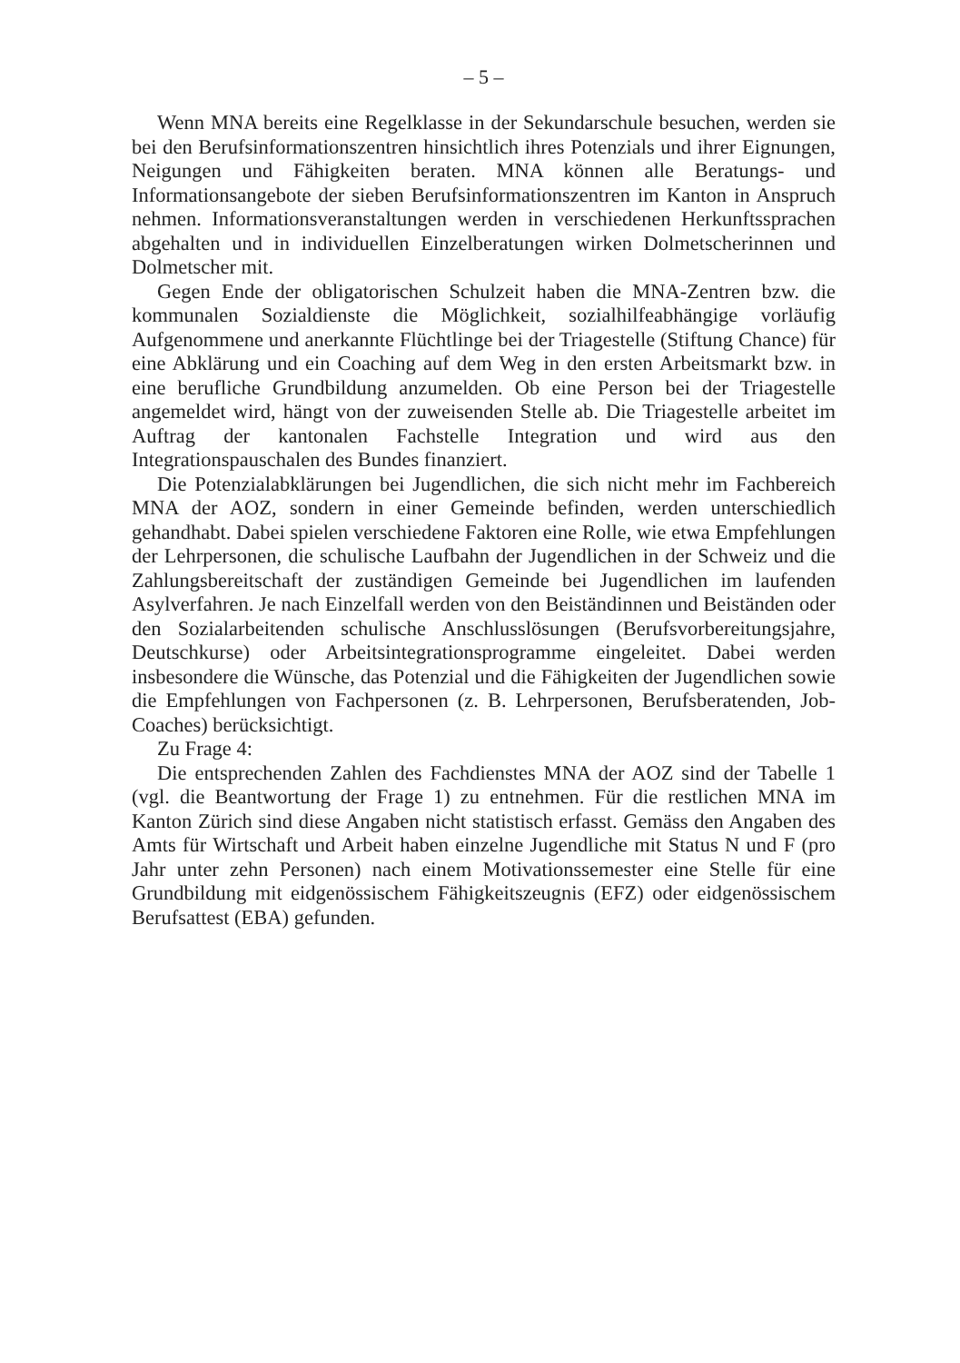– 5 –
Wenn MNA bereits eine Regelklasse in der Sekundarschule besuchen, werden sie bei den Berufsinformationszentren hinsichtlich ihres Potenzials und ihrer Eignungen, Neigungen und Fähigkeiten beraten. MNA können alle Beratungs- und Informationsangebote der sieben Berufsinformationszentren im Kanton in Anspruch nehmen. Informationsveranstaltungen werden in verschiedenen Herkunftssprachen abgehalten und in individuellen Einzelberatungen wirken Dolmetscherinnen und Dolmetscher mit.
Gegen Ende der obligatorischen Schulzeit haben die MNA-Zentren bzw. die kommunalen Sozialdienste die Möglichkeit, sozialhilfeabhängige vorläufig Aufgenommene und anerkannte Flüchtlinge bei der Triagestelle (Stiftung Chance) für eine Abklärung und ein Coaching auf dem Weg in den ersten Arbeitsmarkt bzw. in eine berufliche Grundbildung anzumelden. Ob eine Person bei der Triagestelle angemeldet wird, hängt von der zuweisenden Stelle ab. Die Triagestelle arbeitet im Auftrag der kantonalen Fachstelle Integration und wird aus den Integrationspauschalen des Bundes finanziert.
Die Potenzialabklärungen bei Jugendlichen, die sich nicht mehr im Fachbereich MNA der AOZ, sondern in einer Gemeinde befinden, werden unterschiedlich gehandhabt. Dabei spielen verschiedene Faktoren eine Rolle, wie etwa Empfehlungen der Lehrpersonen, die schulische Laufbahn der Jugendlichen in der Schweiz und die Zahlungsbereitschaft der zuständigen Gemeinde bei Jugendlichen im laufenden Asylverfahren. Je nach Einzelfall werden von den Beiständinnen und Beiständen oder den Sozialarbeitenden schulische Anschlusslösungen (Berufsvorbereitungsjahre, Deutschkurse) oder Arbeitsintegrationsprogramme eingeleitet. Dabei werden insbesondere die Wünsche, das Potenzial und die Fähigkeiten der Jugendlichen sowie die Empfehlungen von Fachpersonen (z. B. Lehrpersonen, Berufsberatenden, Job-Coaches) berücksichtigt.
Zu Frage 4:
Die entsprechenden Zahlen des Fachdienstes MNA der AOZ sind der Tabelle 1 (vgl. die Beantwortung der Frage 1) zu entnehmen. Für die restlichen MNA im Kanton Zürich sind diese Angaben nicht statistisch erfasst. Gemäss den Angaben des Amts für Wirtschaft und Arbeit haben einzelne Jugendliche mit Status N und F (pro Jahr unter zehn Personen) nach einem Motivationssemester eine Stelle für eine Grundbildung mit eidgenössischem Fähigkeitszeugnis (EFZ) oder eidgenössischem Berufsattest (EBA) gefunden.